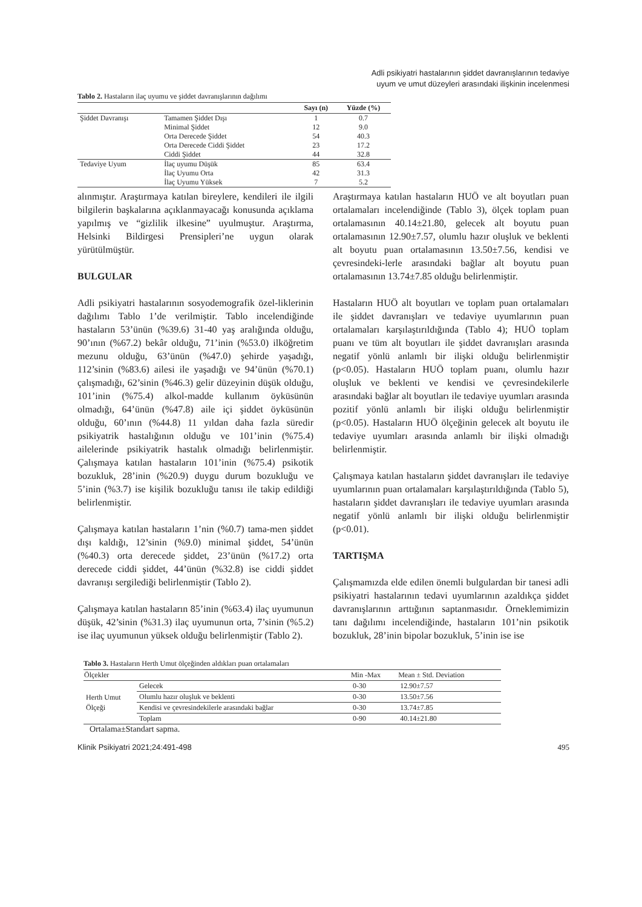Adli psikiyatri hastalarının şiddet davranışlarının tedaviye
uyum ve umut düzeyleri arasındaki ilişkinin incelenmesi
Tablo 2. Hastaların ilaç uyumu ve şiddet davranışlarının dağılımı
| | | Sayı (n) | Yüzde (%) |
| --- | --- | --- | --- |
| Şiddet Davranışı | Tamamen Şiddet Dışı | 1 | 0.7 |
| | Minimal Şiddet | 12 | 9.0 |
| | Orta Derecede Şiddet | 54 | 40.3 |
| | Orta Derecede Ciddi Şiddet | 23 | 17.2 |
| | Ciddi Şiddet | 44 | 32.8 |
| Tedaviye Uyum | İlaç uyumu Düşük | 85 | 63.4 |
| | İlaç Uyumu Orta | 42 | 31.3 |
| | İlaç Uyumu Yüksek | 7 | 5.2 |
alınmıştır. Araştırmaya katılan bireylere, kendileri ile ilgili bilgilerin başkalarına açıklanmayacağı konusunda açıklama yapılmış ve “gizlilik ilkesine” uyulmuştur. Araştırma, Helsinki Bildirgesi Prensipleri’ne uygun olarak yürütülmüştür.
BULGULAR
Adli psikiyatri hastalarının sosyodemografik özel-liklerinin dağılımı Tablo 1’de verilmiştir. Tablo incelendiğinde hastaların 53’ünün (%39.6) 31-40 yaş aralığında olduğu, 90’ının (%67.2) bekâr olduğu, 71’inin (%53.0) ilköğretim mezunu olduğu, 63’ünün (%47.0) şehirde yaşadığı, 112’sinin (%83.6) ailesi ile yaşadığı ve 94’ünün (%70.1) çalışmadığı, 62’sinin (%46.3) gelir düzeyinin düşük olduğu, 101’inin (%75.4) alkol-madde kullanım öyküsünün olmadığı, 64’ünün (%47.8) aile içi şiddet öyküsünün olduğu, 60’ının (%44.8) 11 yıldan daha fazla süredir psikiyatrik hastalığının olduğu ve 101’inin (%75.4) ailelerinde psikiyatrik hastalık olmadığı belirlenmiştir. Çalışmaya katılan hastaların 101’inin (%75.4) psikotik bozukluk, 28’inin (%20.9) duygu durum bozukluğu ve 5’inin (%3.7) ise kişilik bozukluğu tanısı ile takip edildiği belirlenmiştir.
Çalışmaya katılan hastaların 1’nin (%0.7) tama-men şiddet dışı kaldığı, 12’sinin (%9.0) minimal şiddet, 54’ünün (%40.3) orta derecede şiddet, 23’ünün (%17.2) orta derecede ciddi şiddet, 44’ünün (%32.8) ise ciddi şiddet davranışı sergilediği belirlenmiştir (Tablo 2).
Çalışmaya katılan hastaların 85’inin (%63.4) ilaç uyumunun düşük, 42’sinin (%31.3) ilaç uyumunun orta, 7’sinin (%5.2) ise ilaç uyumunun yüksek olduğu belirlenmiştir (Tablo 2).
Araştırmaya katılan hastaların HUÖ ve alt boyutları puan ortalamaları incelendiğinde (Tablo 3), ölçek toplam puan ortalamasının 40.14±21.80, gelecek alt boyutu puan ortalamasının 12.90±7.57, olumlu hazır oluşluk ve beklenti alt boyutu puan ortalamasının 13.50±7.56, kendisi ve çevresindeki-lerle arasındaki bağlar alt boyutu puan ortalamasının 13.74±7.85 olduğu belirlenmiştir.
Hastaların HUÖ alt boyutları ve toplam puan ortalamaları ile şiddet davranışları ve tedaviye uyumlarının puan ortalamaları karşılaştırıldığında (Tablo 4); HUÖ toplam puanı ve tüm alt boyutları ile şiddet davranışları arasında negatif yönlü anlamlı bir ilişki olduğu belirlenmiştir (p<0.05). Hastaların HUÖ toplam puanı, olumlu hazır oluşluk ve beklenti ve kendisi ve çevresindekilerle arasındaki bağlar alt boyutları ile tedaviye uyumları arasında pozitif yönlü anlamlı bir ilişki olduğu belirlenmiştir (p<0.05). Hastaların HUÖ ölçeğinin gelecek alt boyutu ile tedaviye uyumları arasında anlamlı bir ilişki olmadığı belirlenmiştir.
Çalışmaya katılan hastaların şiddet davranışları ile tedaviye uyumlarının puan ortalamaları karşılaştırıldığında (Tablo 5), hastaların şiddet davranışları ile tedaviye uyumları arasında negatif yönlü anlamlı bir ilişki olduğu belirlenmiştir (p<0.01).
TARTIŞMA
Çalışmamızda elde edilen önemli bulgulardan bir tanesi adli psikiyatri hastalarının tedavi uyumlarının azaldıkça şiddet davranışlarının arttığının saptanmasıdır. Örneklemimizin tanı dağılımı incelendiğinde, hastaların 101’nin psikotik bozukluk, 28’inin bipolar bozukluk, 5’inin ise ise
Tablo 3. Hastaların Herth Umut ölçeğinden aldıkları puan ortalamaları
| Ölçekler | | Min -Max | Mean ± Std. Deviation |
| --- | --- | --- | --- |
| Herth Umut Ölçeği | Gelecek | 0-30 | 12.90±7.57 |
| | Olumlu hazır oluşluk ve beklenti | 0-30 | 13.50±7.56 |
| | Kendisi ve çevresindekilerle arasındaki bağlar | 0-30 | 13.74±7.85 |
| | Toplam | 0-90 | 40.14±21.80 |
Ortalama±Standart sapma.
Klinik Psikiyatri 2021;24:491-498 495